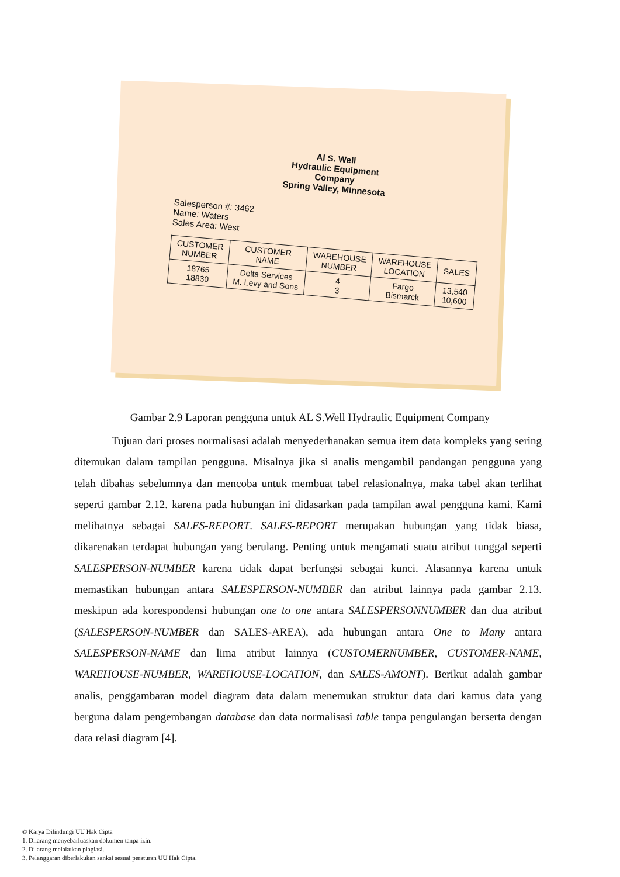Al S. Well
Hydraulic Equipment Company
Spring Valley, Minnesota
Salesperson #: 3462
Name: Waters
Sales Area: West
| CUSTOMER NUMBER | CUSTOMER NAME | WAREHOUSE NUMBER | WAREHOUSE LOCATION | SALES |
| --- | --- | --- | --- | --- |
| 18765 18830 | Delta Services M. Levy and Sons | 4 3 | Fargo Bismarck | 13,540 10,600 |
Gambar 2.9 Laporan pengguna untuk AL S.Well Hydraulic Equipment Company
Tujuan dari proses normalisasi adalah menyederhanakan semua item data kompleks yang sering ditemukan dalam tampilan pengguna. Misalnya jika si analis mengambil pandangan pengguna yang telah dibahas sebelumnya dan mencoba untuk membuat tabel relasionalnya, maka tabel akan terlihat seperti gambar 2.12. karena pada hubungan ini didasarkan pada tampilan awal pengguna kami. Kami melihatnya sebagai SALES-REPORT. SALES-REPORT merupakan hubungan yang tidak biasa, dikarenakan terdapat hubungan yang berulang. Penting untuk mengamati suatu atribut tunggal seperti SALESPERSON-NUMBER karena tidak dapat berfungsi sebagai kunci. Alasannya karena untuk memastikan hubungan antara SALESPERSON-NUMBER dan atribut lainnya pada gambar 2.13. meskipun ada korespondensi hubungan one to one antara SALESPERSONNUMBER dan dua atribut (SALESPERSON-NUMBER dan SALES-AREA), ada hubungan antara One to Many antara SALESPERSON-NAME dan lima atribut lainnya (CUSTOMERNUMBER, CUSTOMER-NAME, WAREHOUSE-NUMBER, WAREHOUSE-LOCATION, dan SALES-AMONT). Berikut adalah gambar analis, penggambaran model diagram data dalam menemukan struktur data dari kamus data yang berguna dalam pengembangan database dan data normalisasi table tanpa pengulangan berserta dengan data relasi diagram [4].
© Karya Dilindungi UU Hak Cipta
1. Dilarang menyebarluaskan dokumen tanpa izin.
2. Dilarang melakukan plagiasi.
3. Pelanggaran diberlakukan sanksi sesuai peraturan UU Hak Cipta.